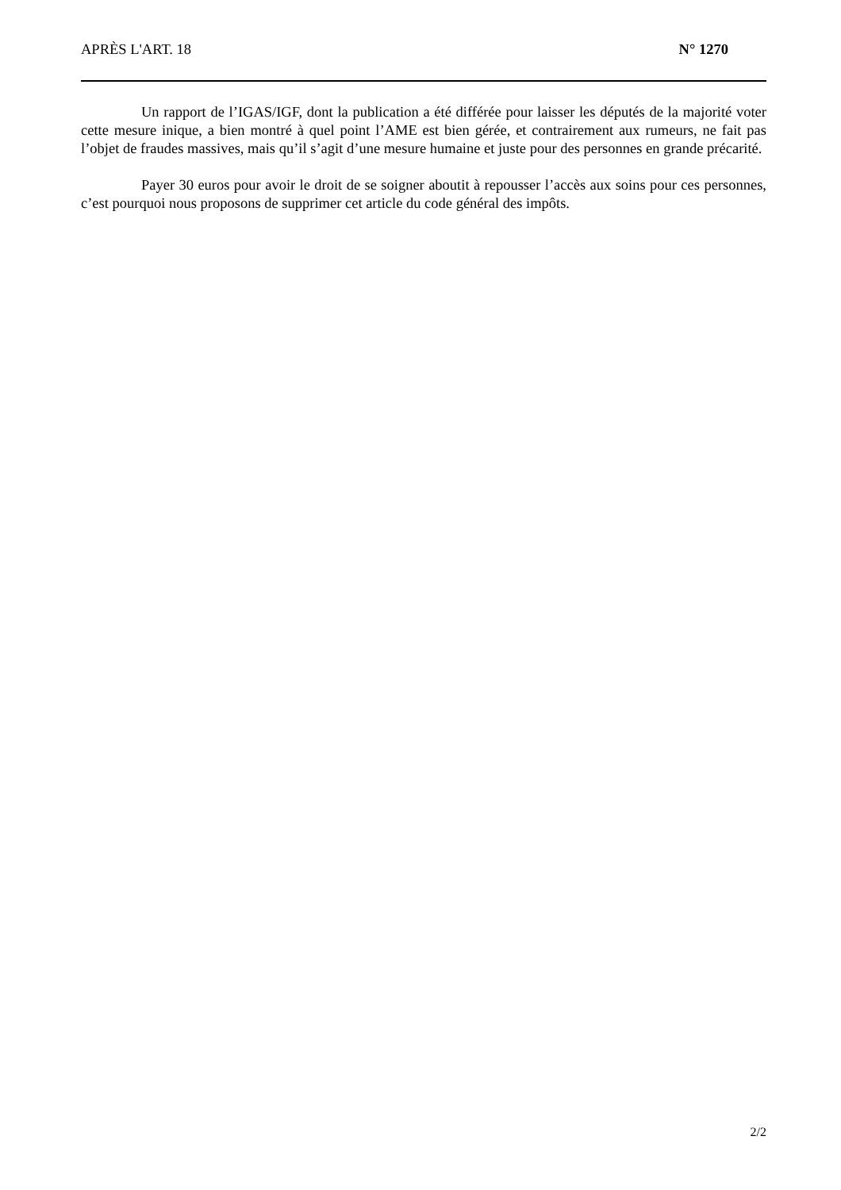APRÈS L'ART. 18 N° 1270
Un rapport de l’IGAS/IGF, dont la publication a été différée pour laisser les députés de la majorité voter cette mesure inique, a bien montré à quel point l’AME est bien gérée, et contrairement aux rumeurs, ne fait pas l’objet de fraudes massives, mais qu’il s’agit d’une mesure humaine et juste pour des personnes en grande précarité.
Payer 30 euros pour avoir le droit de se soigner aboutit à repousser l’accès aux soins pour ces personnes, c’est pourquoi nous proposons de supprimer cet article du code général des impôts.
2/2